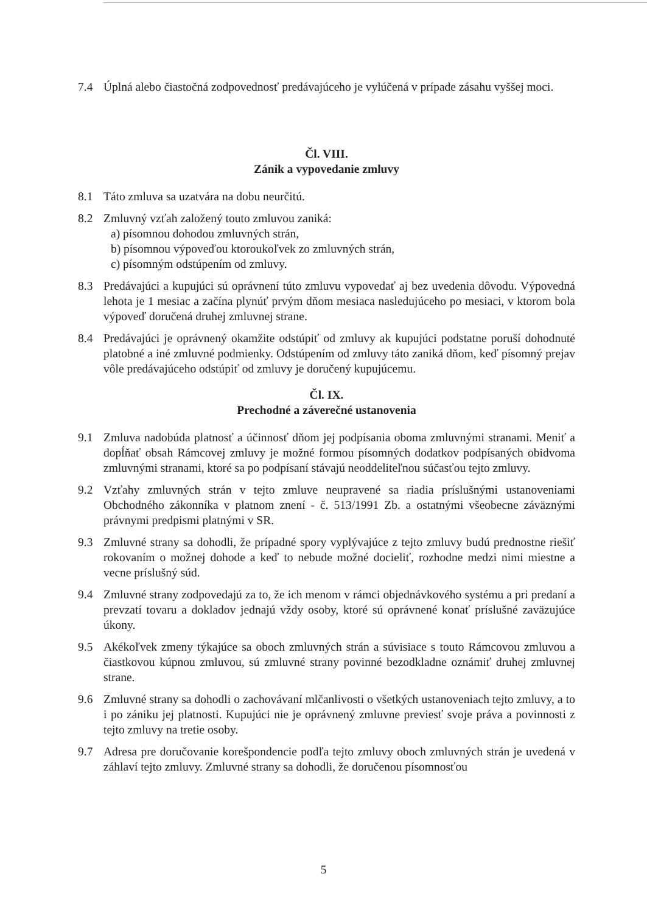7.4 Úplná alebo čiastočná zodpovednosť predávajúceho je vylúčená v prípade zásahu vyššej moci.
Čl. VIII.
Zánik a vypovedanie zmluvy
8.1 Táto zmluva sa uzatvára na dobu neurčitú.
8.2 Zmluvný vzťah založený touto zmluvou zaniká:
a) písomnou dohodou zmluvných strán,
b) písomnou výpoveďou ktoroukoľvek zo zmluvných strán,
c) písomným odstúpením od zmluvy.
8.3 Predávajúci a kupujúci sú oprávnení túto zmluvu vypovedať aj bez uvedenia dôvodu. Výpovedná lehota je 1 mesiac a začína plynúť prvým dňom mesiaca nasledujúceho po mesiaci, v ktorom bola výpoveď doručená druhej zmluvnej strane.
8.4 Predávajúci je oprávnený okamžite odstúpiť od zmluvy ak kupujúci podstatne poruší dohodnuté platobné a iné zmluvné podmienky. Odstúpením od zmluvy táto zaniká dňom, keď písomný prejav vôle predávajúceho odstúpiť od zmluvy je doručený kupujúcemu.
Čl. IX.
Prechodné a záverečné ustanovenia
9.1 Zmluva nadobúda platnosť a účinnosť dňom jej podpísania oboma zmluvnými stranami. Meniť a dopĺňať obsah Rámcovej zmluvy je možné formou písomných dodatkov podpísaných obidvoma zmluvnými stranami, ktoré sa po podpísaní stávajú neoddeliteľnou súčasťou tejto zmluvy.
9.2 Vzťahy zmluvných strán v tejto zmluve neupravené sa riadia príslušnými ustanoveniami Obchodného zákonníka v platnom znení - č. 513/1991 Zb. a ostatnými všeobecne záväznými právnymi predpismi platnými v SR.
9.3 Zmluvné strany sa dohodli, že prípadné spory vyplývajúce z tejto zmluvy budú prednostne riešiť rokovaním o možnej dohode a keď to nebude možné docieliť, rozhodne medzi nimi miestne a vecne príslušný súd.
9.4 Zmluvné strany zodpovedajú za to, že ich menom v rámci objednávkového systému a pri predaní a prevzatí tovaru a dokladov jednajú vždy osoby, ktoré sú oprávnené konať príslušné zaväzujúce úkony.
9.5 Akékoľvek zmeny týkajúce sa oboch zmluvných strán a súvisiace s touto Rámcovou zmluvou a čiastkovou kúpnou zmluvou, sú zmluvné strany povinné bezodkladne oznámiť druhej zmluvnej strane.
9.6 Zmluvné strany sa dohodli o zachovávaní mlčanlivosti o všetkých ustanoveniach tejto zmluvy, a to i po zániku jej platnosti. Kupujúci nie je oprávnený zmluvne previesť svoje práva a povinnosti z tejto zmluvy na tretie osoby.
9.7 Adresa pre doručovanie korešpondencie podľa tejto zmluvy oboch zmluvných strán je uvedená v záhlaví tejto zmluvy. Zmluvné strany sa dohodli, že doručenou písomnosťou
5